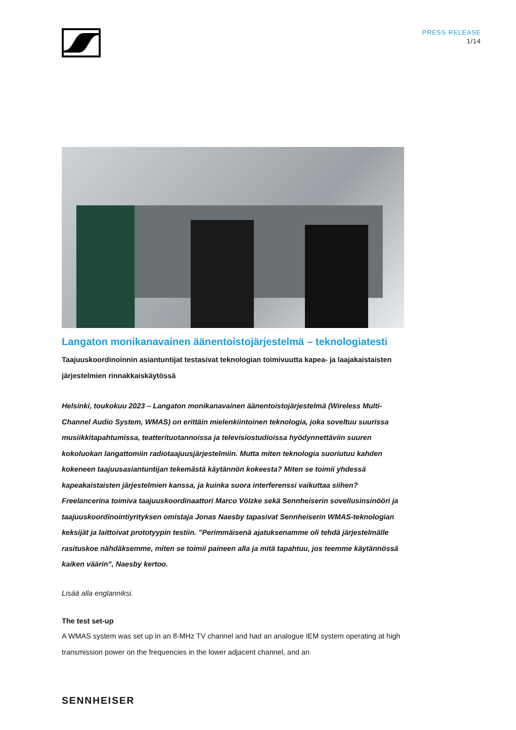PRESS RELEASE
1/14
Langaton monikanavainen äänentoistojärjestelmä – teknologiatesti
Taajuuskoordinoinnin asiantuntijat testasivat teknologian toimivuutta kapea- ja laajakaistaisten järjestelmien rinnakkaiskäytössä
Helsinki, toukokuu 2023 – Langaton monikanavainen äänentoistojärjestelmä (Wireless Multi-Channel Audio System, WMAS) on erittäin mielenkiintoinen teknologia, joka soveltuu suurissa musiikkitapahtumissa, teatterituotannoissa ja televisiostudioissa hyödynnettäviin suuren kokoluokan langattomiin radiotaajuusjärjestelmiin. Mutta miten teknologia suoriutuu kahden kokeneen taajuusasiantuntijan tekemästä käytännön kokeesta? Miten se toimii yhdessä kapeakaistaisten järjestelmien kanssa, ja kuinka suora interferenssi vaikuttaa siihen? Freelancerina toimiva taajuuskoordinaattori Marco Völzke sekä Sennheiserin sovellusinsinööri ja taajuuskoordinointiyrityksen omistaja Jonas Naesby tapasivat Sennheiserin WMAS-teknologian keksijät ja laittoivat prototyypin testiin. ”Perimmäisenä ajatuksenamme oli tehdä järjestelmälle rasituskoe nähdäksemme, miten se toimii paineen alla ja mitä tapahtuu, jos teemme käytännössä kaiken väärin”, Naesby kertoo.
Lisää alla englanniksi.
The test set-up
A WMAS system was set up in an 8-MHz TV channel and had an analogue IEM system operating at high transmission power on the frequencies in the lower adjacent channel, and an
SENNHEISER